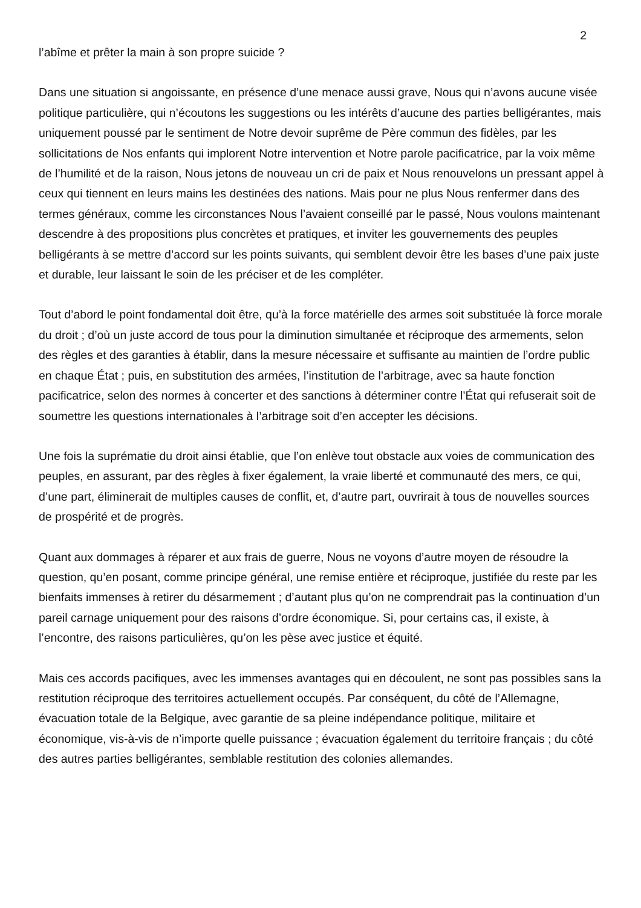2
l’abîme et prêter la main à son propre suicide ?
Dans une situation si angoissante, en présence d’une menace aussi grave, Nous qui n’avons aucune visée politique particulière, qui n’écoutons les suggestions ou les intérêts d’aucune des parties belligérantes, mais uniquement poussé par le sentiment de Notre devoir suprême de Père commun des fidèles, par les sollicitations de Nos enfants qui implorent Notre intervention et Notre parole pacificatrice, par la voix même de l’humilité et de la raison, Nous jetons de nouveau un cri de paix et Nous renouvelons un pressant appel à ceux qui tiennent en leurs mains les destinées des nations. Mais pour ne plus Nous renfermer dans des termes généraux, comme les circonstances Nous l’avaient conseillé par le passé, Nous voulons maintenant descendre à des propositions plus concrètes et pratiques, et inviter les gouvernements des peuples belligérants à se mettre d’accord sur les points suivants, qui semblent devoir être les bases d’une paix juste et durable, leur laissant le soin de les préciser et de les compléter.
Tout d’abord le point fondamental doit être, qu’à la force matérielle des armes soit substituée là force morale du droit ; d’où un juste accord de tous pour la diminution simultanée et réciproque des armements, selon des règles et des garanties à établir, dans la mesure nécessaire et suffisante au maintien de l’ordre public en chaque État ; puis, en substitution des armées, l’institution de l’arbitrage, avec sa haute fonction pacificatrice, selon des normes à concerter et des sanctions à déterminer contre l’État qui refuserait soit de soumettre les questions internationales à l’arbitrage soit d’en accepter les décisions.
Une fois la suprématie du droit ainsi établie, que l’on enlève tout obstacle aux voies de communication des peuples, en assurant, par des règles à fixer également, la vraie liberté et communauté des mers, ce qui, d’une part, éliminerait de multiples causes de conflit, et, d’autre part, ouvrirait à tous de nouvelles sources de prospérité et de progrès.
Quant aux dommages à réparer et aux frais de guerre, Nous ne voyons d’autre moyen de résoudre la question, qu’en posant, comme principe général, une remise entière et réciproque, justifiée du reste par les bienfaits immenses à retirer du désarmement ; d’autant plus qu’on ne comprendrait pas la continuation d’un pareil carnage uniquement pour des raisons d’ordre économique. Si, pour certains cas, il existe, à l’encontre, des raisons particulières, qu’on les pèse avec justice et équité.
Mais ces accords pacifiques, avec les immenses avantages qui en découlent, ne sont pas possibles sans la restitution réciproque des territoires actuellement occupés. Par conséquent, du côté de l’Allemagne, évacuation totale de la Belgique, avec garantie de sa pleine indépendance politique, militaire et économique, vis-à-vis de n’importe quelle puissance ; évacuation également du territoire français ; du côté des autres parties belligérantes, semblable restitution des colonies allemandes.